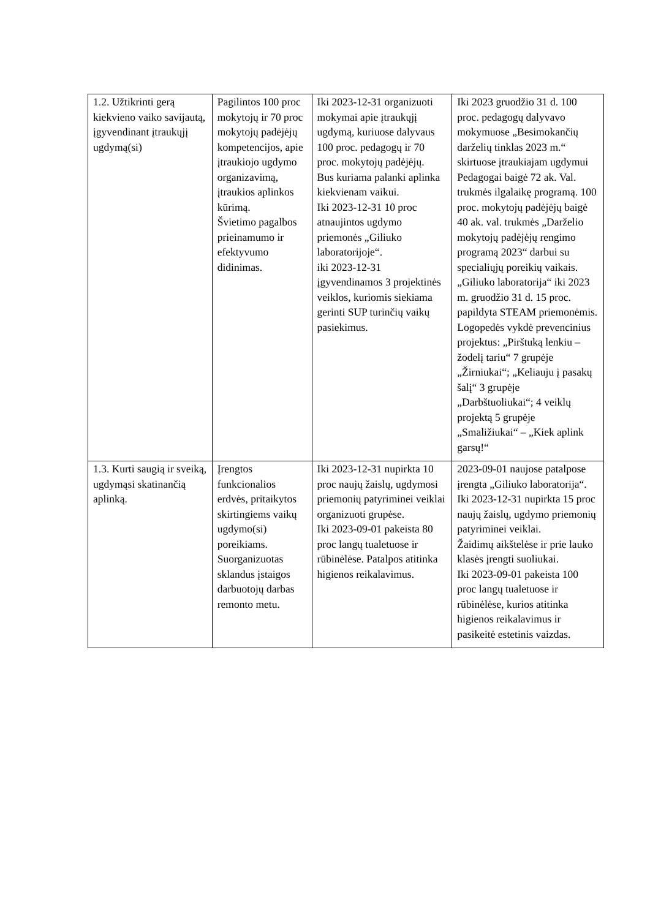| 1.2. Užtikrinti gerą kiekvieno vaiko savijautą, įgyvendinant įtraukųjį ugdymą(si) | Pagilintos 100 proc mokytojų ir 70 proc mokytojų padėjėjų kompetencijos, apie įtraukiojo ugdymo organizavimą, įtraukios aplinkos kūrimą. Švietimo pagalbos prieinamumo ir efektyvumo didinimas. | Iki 2023-12-31 organizuoti mokymai apie įtraukųjį ugdymą, kuriuose dalyvaus 100 proc. pedagogų ir 70 proc. mokytojų padėjėjų. Bus kuriama palanki aplinka kiekvienam vaikui. Iki 2023-12-31 10 proc atnaujintos ugdymo priemonės „Giliuko laboratorijoje“. iki 2023-12-31 įgyvendinamos 3 projektinės veiklos, kuriomis siekiama gerinti SUP turinčių vaikų pasiekimus. | Iki 2023 gruodžio 31 d. 100 proc. pedagogų dalyvavo mokymuose „Besimokančių darželių tinklas 2023 m.“ skirtuose įtraukiajam ugdymui Pedagogai baigė 72 ak. Val. trukmės ilgalaikę programą. 100 proc. mokytojų padėjėjų baigė 40 ak. val. trukmės „Darželio mokytojų padėjėjų rengimo programą 2023“ darbui su specialiųjų poreikių vaikais. „Giliuko laboratorija“ iki 2023 m. gruodžio 31 d. 15 proc. papildyta STEAM priemonėmis. Logopedės vykdė prevencinius projektus: „Pirštuką lenkiu – žodelį tariu“ 7 grupėje „Žirniukai“; „Keliauju į pasakų šalį“ 3 grupėje „Darbštuoliukai“; 4 veiklų projektą 5 grupėje „Smaližiukai“ – „Kiek aplink garsų!“ |
| 1.3. Kurti saugią ir sveiką, ugdymąsi skatinančią aplinką. | Įrengtos funkcionalios erdvės, pritaikytos skirtingiems vaikų ugdymo(si) poreikiams. Suorganizuotas sklandus įstaigos darbuotojų darbas remonto metu. | Iki 2023-12-31 nupirkta 10 proc naujų žaislų, ugdymosi priemonių patyriminei veiklai organizuoti grupėse. Iki 2023-09-01 pakeista 80 proc langų tualetuose ir rūbinėlėse. Patalpos atitinka higienos reikalavimus. | 2023-09-01 naujose patalpose įrengta „Giliuko laboratorija“. Iki 2023-12-31 nupirkta 15 proc naujų žaislų, ugdymo priemonių patyriminei veiklai. Žaidimų aikštelėse ir prie lauko klasės įrengti suoliukai. Iki 2023-09-01 pakeista 100 proc langų tualetuose ir rūbinėlėse, kurios atitinka higienos reikalavimus ir pasikeitė estetinis vaizdas. |